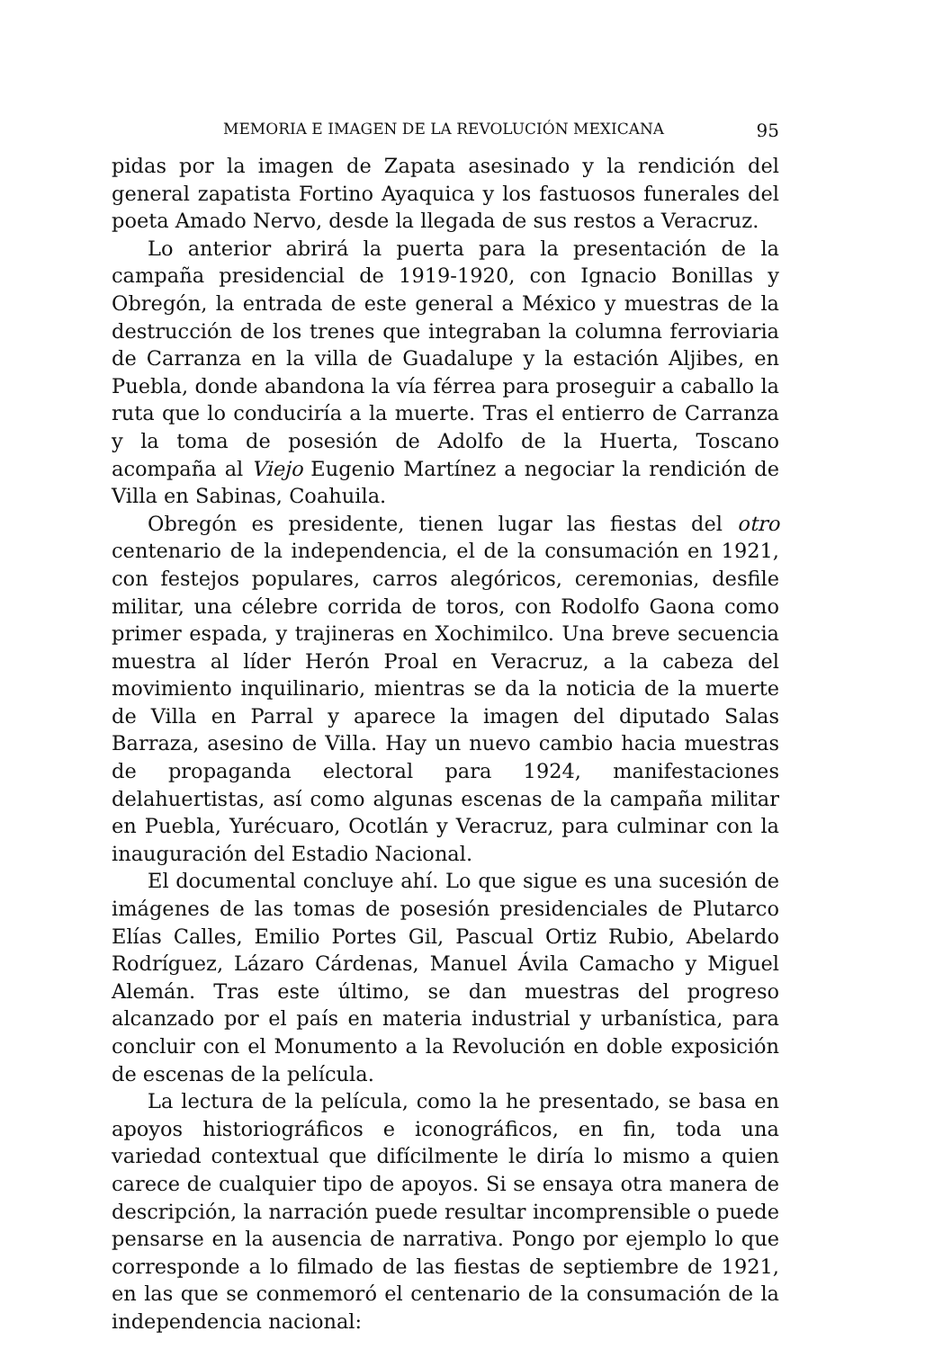MEMORIA E IMAGEN DE LA REVOLUCIÓN MEXICANA 95
pidas por la imagen de Zapata asesinado y la rendición del general zapatista Fortino Ayaquica y los fastuosos funerales del poeta Amado Nervo, desde la llegada de sus restos a Veracruz.
Lo anterior abrirá la puerta para la presentación de la campaña presidencial de 1919-1920, con Ignacio Bonillas y Obregón, la entrada de este general a México y muestras de la destrucción de los trenes que integraban la columna ferroviaria de Carranza en la villa de Guadalupe y la estación Aljibes, en Puebla, donde abandona la vía férrea para proseguir a caballo la ruta que lo conduciría a la muerte. Tras el entierro de Carranza y la toma de posesión de Adolfo de la Huerta, Toscano acompaña al Viejo Eugenio Martínez a negociar la rendición de Villa en Sabinas, Coahuila.
Obregón es presidente, tienen lugar las fiestas del otro centenario de la independencia, el de la consumación en 1921, con festejos populares, carros alegóricos, ceremonias, desfile militar, una célebre corrida de toros, con Rodolfo Gaona como primer espada, y trajineras en Xochimilco. Una breve secuencia muestra al líder Herón Proal en Veracruz, a la cabeza del movimiento inquilinario, mientras se da la noticia de la muerte de Villa en Parral y aparece la imagen del diputado Salas Barraza, asesino de Villa. Hay un nuevo cambio hacia muestras de propaganda electoral para 1924, manifestaciones delahuertistas, así como algunas escenas de la campaña militar en Puebla, Yurécuaro, Ocotlán y Veracruz, para culminar con la inauguración del Estadio Nacional.
El documental concluye ahí. Lo que sigue es una sucesión de imágenes de las tomas de posesión presidenciales de Plutarco Elías Calles, Emilio Portes Gil, Pascual Ortiz Rubio, Abelardo Rodríguez, Lázaro Cárdenas, Manuel Ávila Camacho y Miguel Alemán. Tras este último, se dan muestras del progreso alcanzado por el país en materia industrial y urbanística, para concluir con el Monumento a la Revolución en doble exposición de escenas de la película.
La lectura de la película, como la he presentado, se basa en apoyos historiográficos e iconográficos, en fin, toda una variedad contextual que difícilmente le diría lo mismo a quien carece de cualquier tipo de apoyos. Si se ensaya otra manera de descripción, la narración puede resultar incomprensible o puede pensarse en la ausencia de narrativa. Pongo por ejemplo lo que corresponde a lo filmado de las fiestas de septiembre de 1921, en las que se conmemoró el centenario de la consumación de la independencia nacional: